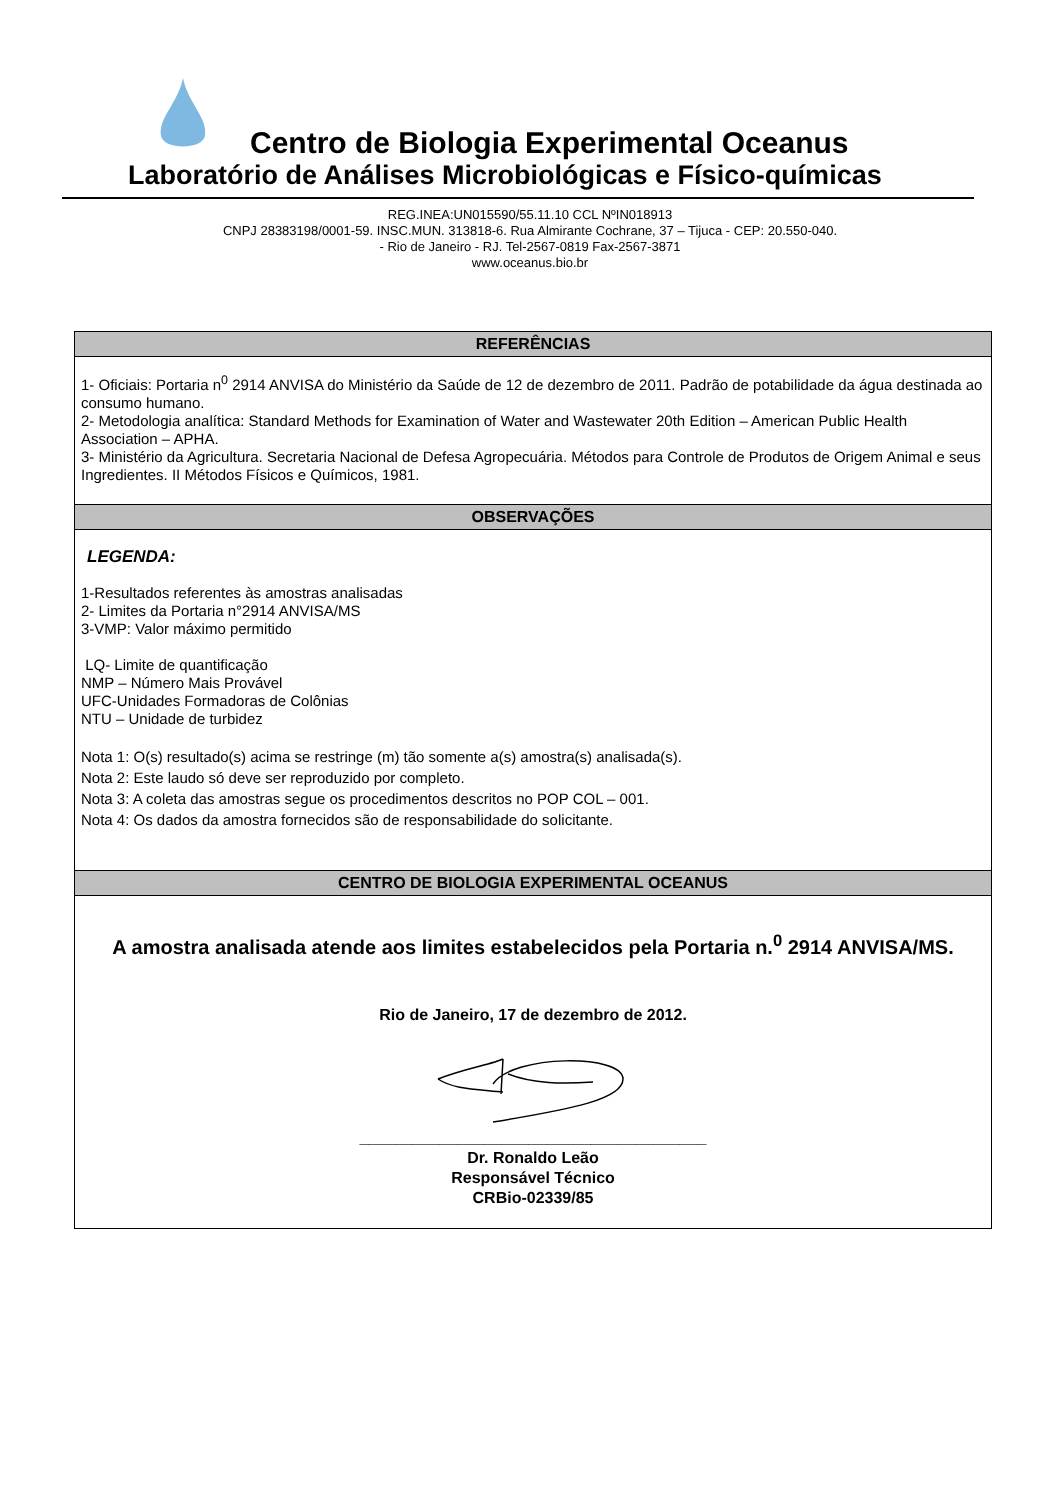Centro de Biologia Experimental Oceanus
Laboratório de Análises Microbiológicas e Físico-químicas
REG.INEA:UN015590/55.11.10 CCL NºIN018913
CNPJ 28383198/0001-59. INSC.MUN. 313818-6. Rua Almirante Cochrane, 37 – Tijuca - CEP: 20.550-040.
- Rio de Janeiro - RJ. Tel-2567-0819 Fax-2567-3871
www.oceanus.bio.br
| REFERÊNCIAS |
| --- |
| 1- Oficiais: Portaria n<sup>0</sup> 2914 ANVISA do Ministério da Saúde de 12 de dezembro de 2011. Padrão de potabilidade da água destinada ao consumo humano. 2- Metodologia analítica: Standard Methods for Examination of Water and Wastewater 20th Edition – American Public Health Association – APHA. 3- Ministério da Agricultura. Secretaria Nacional de Defesa Agropecuária. Métodos para Controle de Produtos de Origem Animal e seus Ingredientes. II Métodos Físicos e Químicos, 1981. |
| OBSERVAÇÕES |
| LEGENDA: 1-Resultados referentes às amostras analisadas 2- Limites da Portaria n°2914 ANVISA/MS 3-VMP: Valor máximo permitido LQ- Limite de quantificação NMP – Número Mais Provável UFC-Unidades Formadoras de Colônias NTU – Unidade de turbidez Nota 1: O(s) resultado(s) acima se restringe (m) tão somente a(s) amostra(s) analisada(s). Nota 2: Este laudo só deve ser reproduzido por completo. Nota 3: A coleta das amostras segue os procedimentos descritos no POP COL – 001. Nota 4: Os dados da amostra fornecidos são de responsabilidade do solicitante. |
| CENTRO DE BIOLOGIA EXPERIMENTAL OCEANUS |
| A amostra analisada atende aos limites estabelecidos pela Portaria n.<sup>0</sup> 2914 ANVISA/MS. Rio de Janeiro, 17 de dezembro de 2012. _______________________________________ Dr. Ronaldo Leão Responsável Técnico CRBio-02339/85 |